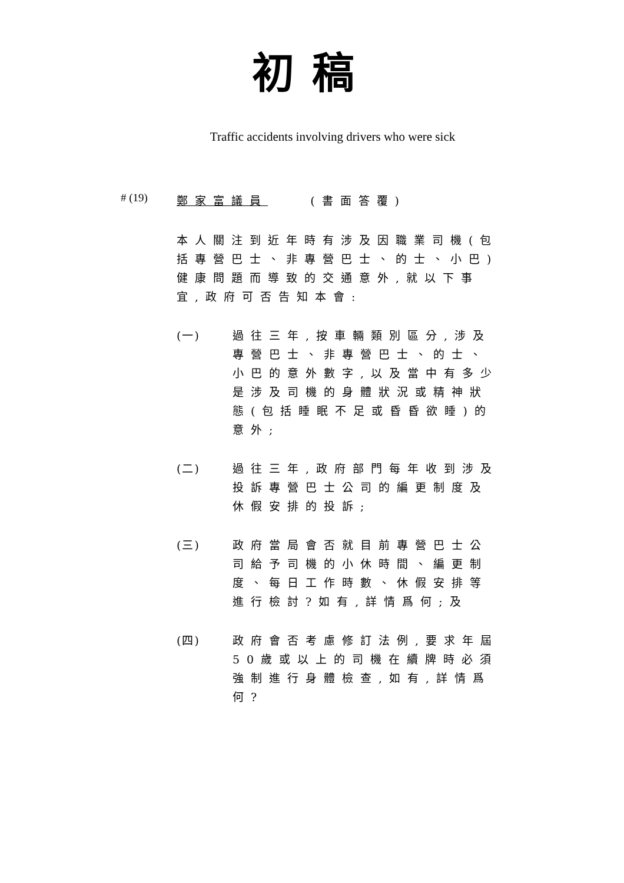初稿
Traffic accidents involving drivers who were sick
# (19)
鄭家富議員 (書面答覆)
本人關注到近年時有涉及因職業司機(包括專營巴士、非專營巴士、的士、小巴)健康問題而導致的交通意外,就以下事宜,政府可否告知本會:
(一) 過往三年,按車輛類別區分,涉及專營巴士、非專營巴士、的士、小巴的意外數字,以及當中有多少是涉及司機的身體狀況或精神狀態(包括睡眠不足或昏昏欲睡)的意外;
(二) 過往三年,政府部門每年收到涉及投訴專營巴士公司的編更制度及休假安排的投訴;
(三) 政府當局會否就目前專營巴士公司給予司機的小休時間、編更制度、每日工作時數、休假安排等進行檢討?如有,詳情爲何;及
(四) 政府會否考慮修訂法例,要求年屆50歲或以上的司機在續牌時必須強制進行身體檢查,如有,詳情爲何?